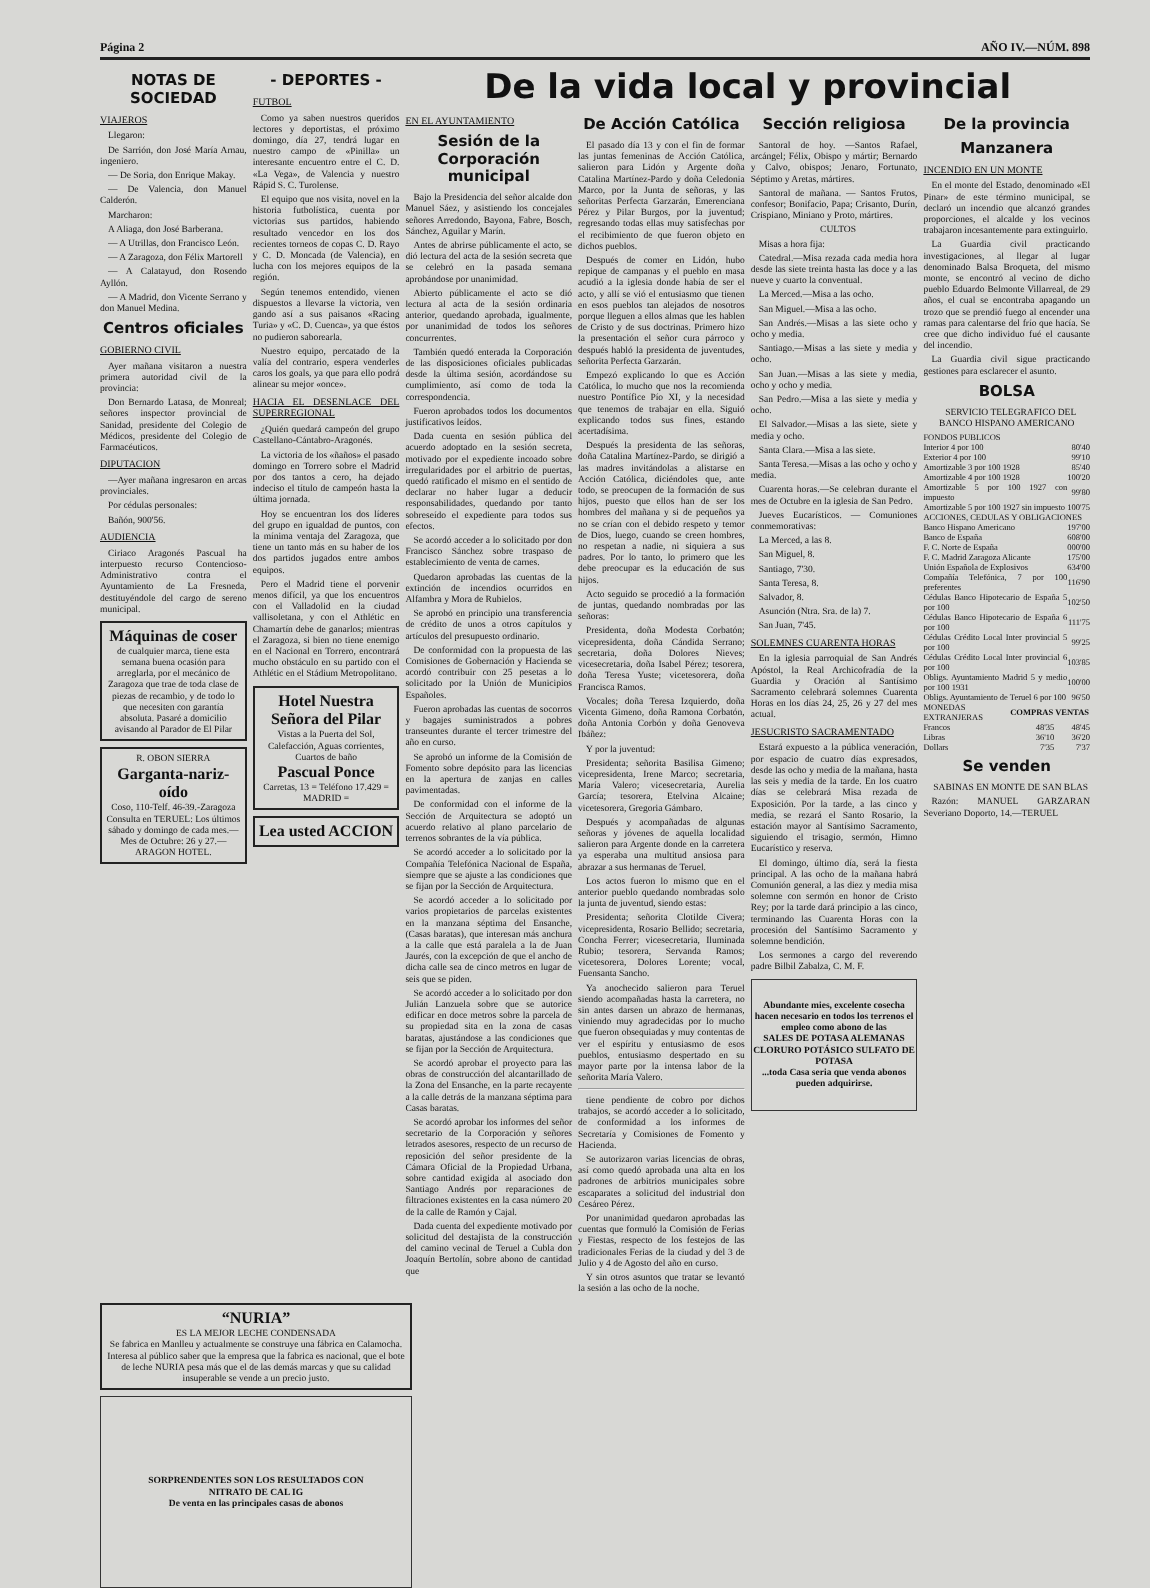Página 2 AÑO IV.—NÚM. 898
NOTAS DE SOCIEDAD
VIAJEROS
Llegaron:
De Sarrión, don José María Arnau, ingeniero.
— De Soria, don Enrique Makay.
— De Valencia, don Manuel Calderón.
Marcharon:
A Aliaga, don José Barberana.
— A Utrillas, don Francisco León.
— A Zaragoza, don Félix Martorell
— A Calatayud, don Rosendo Ayllón.
— A Madrid, don Vicente Serrano y don Manuel Medina.
Centros oficiales
GOBIERNO CIVIL
Ayer mañana visitaron a nuestra primera autoridad civil de la provincia:
Don Bernardo Latasa, de Monreal; señores inspector provincial de Sanidad, presidente del Colegio de Médicos, presidente del Colegio de Farmacéuticos.
DIPUTACION
—Ayer mañana ingresaron en arcas provinciales.
Por cédulas personales:
Bañón, 900'56.
AUDIENCIA
Ciriaco Aragonés Pascual ha interpuesto recurso Contencioso-Administrativo contra el Ayuntamiento de La Fresneda, destituyéndole del cargo de sereno municipal.
Máquinas de coser
de cualquier marca, tiene esta semana buena ocasión para arreglarla, por el mecánico de Zaragoza que trae de toda clase de piezas de recambio, y de todo lo que necesiten con garantía absoluta. Pasaré a domicilio avisando al Parador de El Pilar
R. OBON SIERRA
Garganta-nariz-oído
Coso, 110-Telf. 46-39.-Zaragoza Consulta en TERUEL: Los últimos sábado y domingo de cada mes.—Mes de Octubre: 26 y 27.—ARAGON HOTEL.
- DEPORTES -
FUTBOL
Como ya saben nuestros queridos lectores y deportistas, el próximo domingo, día 27, tendrá lugar en nuestro campo de «Pinilla» un interesante encuentro entre el C. D. «La Vega», de Valencia y nuestro Rápid S. C. Turolense.
El equipo que nos visita, novel en la historia futbolística, cuenta por victorias sus partidos, habiendo resultado vencedor en los dos recientes torneos de copas C. D. Rayo y C. D. Moncada (de Valencia), en lucha con los mejores equipos de la región.
Según tenemos entendido, vienen dispuestos a llevarse la victoria, ven gando así a sus paisanos «Racing Turia» y «C. D. Cuenca», ya que éstos no pudieron saborearla.
Nuestro equipo, percatado de la valía del contrario, espera venderles caros los goals, ya que para ello podrá alinear su mejor «once».
HACIA EL DESENLACE DEL SUPERREGIONAL
¿Quién quedará campeón del grupo Castellano-Cántabro-Aragonés.
La victoria de los «ñaños» el pasado domingo en Torrero sobre el Madrid por dos tantos a cero, ha dejado indeciso el título de campeón hasta la última jornada.
Hoy se encuentran los dos líderes del grupo en igualdad de puntos, con la mínima ventaja del Zaragoza, que tiene un tanto más en su haber de los dos partidos jugados entre ambos equipos.
Pero el Madrid tiene el porvenir menos difícil, ya que los encuentros con el Valladolid en la ciudad vallisoletana, y con el Athlétic en Chamartín debe de ganarlos; mientras el Zaragoza, si bien no tiene enemigo en el Nacional en Torrero, encontrará mucho obstáculo en su partido con el Athlétic en el Stádium Metropolitano.
Hotel Nuestra Señora del Pilar
Vistas a la Puerta del Sol, Calefacción, Aguas corrientes, Cuartos de baño
Pascual Ponce
Carretas, 13 = Teléfono 17.429 = MADRID =
Lea usted ACCION
De la vida local y provincial
EN EL AYUNTAMIENTO
Sesión de la Corporación municipal
Bajo la Presidencia del señor alcalde don Manuel Sáez, y asistiendo los concejales señores Arredondo, Bayona, Fabre, Bosch, Sánchez, Aguilar y Marín.
Antes de abrirse públicamente el acto, se dió lectura del acta de la sesión secreta que se celebró en la pasada semana aprobándose por unanimidad.
Abierto públicamente el acto se dió lectura al acta de la sesión ordinaria anterior, quedando aprobada, igualmente, por unanimidad de todos los señores concurrentes.
También quedó enterada la Corporación de las disposiciones oficiales publicadas desde la última sesión, acordándose su cumplimiento, así como de toda la correspondencia.
Fueron aprobados todos los documentos justificativos leídos.
Dada cuenta en sesión pública del acuerdo adoptado en la sesión secreta, motivado por el expediente incoado sobre irregularidades por el arbitrio de puertas, quedó ratificado el mismo en el sentido de declarar no haber lugar a deducir responsabilidades, quedando por tanto sobreseído el expediente para todos sus efectos.
Se acordó acceder a lo solicitado por don Francisco Sánchez sobre traspaso de establecimiento de venta de carnes.
Quedaron aprobadas las cuentas de la extinción de incendios ocurridos en Alfambra y Mora de Rubielos.
Se aprobó en principio una transferencia de crédito de unos a otros capítulos y artículos del presupuesto ordinario.
De conformidad con la propuesta de las Comisiones de Gobernación y Hacienda se acordó contribuir con 25 pesetas a lo solicitado por la Unión de Municipios Españoles.
Fueron aprobadas las cuentas de socorros y bagajes suministrados a pobres transeuntes durante el tercer trimestre del año en curso.
Se aprobó un informe de la Comisión de Fomento sobre depósito para las licencias en la apertura de zanjas en calles pavimentadas.
De conformidad con el informe de la Sección de Arquitectura se adoptó un acuerdo relativo al plano parcelario de terrenos sobrantes de la vía pública.
Se acordó acceder a lo solicitado por la Compañía Telefónica Nacional de España, siempre que se ajuste a las condiciones que se fijan por la Sección de Arquitectura.
Se acordó acceder a lo solicitado por varios propietarios de parcelas existentes en la manzana séptima del Ensanche, (Casas baratas), que interesan más anchura a la calle que está paralela a la de Juan Jaurés, con la excepción de que el ancho de dicha calle sea de cinco metros en lugar de seis que se piden.
Se acordó acceder a lo solicitado por don Julián Lanzuela sobre que se autorice edificar en doce metros sobre la parcela de su propiedad sita en la zona de casas baratas, ajustándose a las condiciones que se fijan por la Sección de Arquitectura.
Se acordó aprobar el proyecto para las obras de construcción del alcantarillado de la Zona del Ensanche, en la parte recayente a la calle detrás de la manzana séptima para Casas baratas.
Se acordó aprobar los informes del señor secretario de la Corporación y señores letrados asesores, respecto de un recurso de reposición del señor presidente de la Cámara Oficial de la Propiedad Urbana, sobre cantidad exigida al asociado don Santiago Andrés por reparaciones de filtraciones existentes en la casa número 20 de la calle de Ramón y Cajal.
Dada cuenta del expediente motivado por solicitud del destajista de la construcción del camino vecinal de Teruel a Cubla don Joaquín Bertolín, sobre abono de cantidad que
De Acción Católica
El pasado día 13 y con el fin de formar las juntas femeninas de Acción Católica, salieron para Lidón y Argente doña Catalina Martínez-Pardo y doña Celedonia Marco, por la Junta de señoras, y las señoritas Perfecta Garzarán, Emerenciana Pérez y Pilar Burgos, por la juventud; regresando todas ellas muy satisfechas por el recibimiento de que fueron objeto en dichos pueblos.
Después de comer en Lidón, hubo repique de campanas y el pueblo en masa acudió a la iglesia donde había de ser el acto, y allí se vió el entusiasmo que tienen en esos pueblos tan alejados de nosotros porque lleguen a ellos almas que les hablen de Cristo y de sus doctrinas. Primero hizo la presentación el señor cura párroco y después habló la presidenta de juventudes, señorita Perfecta Garzarán.
Empezó explicando lo que es Acción Católica, lo mucho que nos la recomienda nuestro Pontífice Pío XI, y la necesidad que tenemos de trabajar en ella. Siguió explicando todos sus fines, estando acertadísima.
Después la presidenta de las señoras, doña Catalina Martínez-Pardo, se dirigió a las madres invitándolas a alistarse en Acción Católica, diciéndoles que, ante todo, se preocupen de la formación de sus hijos, puesto que ellos han de ser los hombres del mañana y si de pequeños ya no se crían con el debido respeto y temor de Dios, luego, cuando se creen hombres, no respetan a nadie, ni siquiera a sus padres. Por lo tanto, lo primero que les debe preocupar es la educación de sus hijos.
Acto seguido se procedió a la formación de juntas, quedando nombradas por las señoras:
Presidenta, doña Modesta Corbatón; vicepresidenta, doña Cándida Serrano; secretaria, doña Dolores Nieves; vicesecretaria, doña Isabel Pérez; tesorera, doña Teresa Yuste; vicetesorera, doña Francisca Ramos.
Vocales; doña Teresa Izquierdo, doña Vicenta Gimeno, doña Ramona Corbatón, doña Antonia Corbón y doña Genoveva Ibáñez:
Y por la juventud:
Presidenta; señorita Basilisa Gimeno; vicepresidenta, Irene Marco; secretaria, María Valero; vicesecretaria, Aurelia García; tesorera, Etelvina Alcaine; vicetesorera, Gregoria Gámbaro.
Después y acompañadas de algunas señoras y jóvenes de aquella localidad salieron para Argente donde en la carretera ya esperaba una multitud ansiosa para abrazar a sus hermanas de Teruel.
Los actos fueron lo mismo que en el anterior pueblo quedando nombradas solo la junta de juventud, siendo estas:
Presidenta; señorita Clotilde Civera; vicepresidenta, Rosario Bellido; secretaria, Concha Ferrer; vicesecretaria, Iluminada Rubio; tesorera, Servanda Ramos; vicetesorera, Dolores Lorente; vocal, Fuensanta Sancho.
Ya anochecido salieron para Teruel siendo acompañadas hasta la carretera, no sin antes darsen un abrazo de hermanas, viniendo muy agradecidas por lo mucho que fueron obsequiadas y muy contentas de ver el espíritu y entusiasmo de esos pueblos, entusiasmo despertado en su mayor parte por la intensa labor de la señorita María Valero.
tiene pendiente de cobro por dichos trabajos, se acordó acceder a lo solicitado, de conformidad a los informes de Secretaría y Comisiones de Fomento y Hacienda.
Se autorizaron varias licencias de obras, así como quedó aprobada una alta en los padrones de arbitrios municipales sobre escaparates a solicitud del industrial don Cesáreo Pérez.
Por unanimidad quedaron aprobadas las cuentas que formuló la Comisión de Ferias y Fiestas, respecto de los festejos de las tradicionales Ferias de la ciudad y del 3 de Julio y 4 de Agosto del año en curso.
Y sin otros asuntos que tratar se levantó la sesión a las ocho de la noche.
Sección religiosa
Santoral de hoy. —Santos Rafael, arcángel; Félix, Obispo y mártir; Bernardo y Calvo, obispos; Jenaro, Fortunato, Séptimo y Aretas, mártires.
Santoral de mañana. — Santos Frutos, confesor; Bonifacio, Papa; Crisanto, Durín, Crispiano, Miniano y Proto, mártires.
CULTOS
Misas a hora fija:
Catedral.—Misa rezada cada media hora desde las siete treinta hasta las doce y a las nueve y cuarto la conventual.
La Merced.—Misa a las ocho.
San Miguel.—Misa a las ocho.
San Andrés.—Misas a las siete ocho y ocho y media.
Santiago.—Misas a las siete y media y ocho.
San Juan.—Misas a las siete y media, ocho y ocho y media.
San Pedro.—Misa a las siete y media y ocho.
El Salvador.—Misas a las siete, siete y media y ocho.
Santa Clara.—Misa a las siete.
Santa Teresa.—Misas a las ocho y ocho y media.
Cuarenta horas.—Se celebran durante el mes de Octubre en la iglesia de San Pedro.
Jueves Eucarísticos. — Comuniones conmemorativas:
La Merced, a las 8.
San Miguel, 8.
Santiago, 7'30.
Santa Teresa, 8.
Salvador, 8.
Asunción (Ntra. Sra. de la) 7.
San Juan, 7'45.
SOLEMNES CUARENTA HORAS
En la iglesia parroquial de San Andrés Apóstol, la Real Archicofradía de la Guardia y Oración al Santísimo Sacramento celebrará solemnes Cuarenta Horas en los días 24, 25, 26 y 27 del mes actual.
JESUCRISTO SACRAMENTADO
Estará expuesto a la pública veneración, por espacio de cuatro días expresados, desde las ocho y media de la mañana, hasta las seis y media de la tarde. En los cuatro días se celebrará Misa rezada de Exposición. Por la tarde, a las cinco y media, se rezará el Santo Rosario, la estación mayor al Santísimo Sacramento, siguiendo el trisagio, sermón, Himno Eucarístico y reserva.
El domingo, último día, será la fiesta principal. A las ocho de la mañana habrá Comunión general, a las diez y media misa solemne con sermón en honor de Cristo Rey; por la tarde dará principio a las cinco, terminando las Cuarenta Horas con la procesión del Santísimo Sacramento y solemne bendición.
Los sermones a cargo del reverendo padre Bilbil Zabalza, C. M. F.
Abundante mies, excelente cosecha
hacen necesario en todos los terrenos el empleo como abono de las
SALES DE POTASA ALEMANAS
CLORURO POTÁSICO SULFATO DE POTASA
...toda Casa seria que venda abonos pueden adquirirse.
De la provincia
Manzanera
INCENDIO EN UN MONTE
En el monte del Estado, denominado «El Pinar» de este término municipal, se declaró un incendio que alcanzó grandes proporciones, el alcalde y los vecinos trabajaron incesantemente para extinguirlo.
La Guardia civil practicando investigaciones, al llegar al lugar denominado Balsa Broqueta, del mismo monte, se encontró al vecino de dicho pueblo Eduardo Belmonte Villarreal, de 29 años, el cual se encontraba apagando un trozo que se prendió fuego al encender una ramas para calentarse del frío que hacía. Se cree que dicho individuo fué el causante del incendio.
La Guardia civil sigue practicando gestiones para esclarecer el asunto.
BOLSA
SERVICIO TELEGRAFICO DEL BANCO HISPANO AMERICANO
| FONDOS PUBLICOS | |
| Interior 4 por 100 | 80'40 |
| Exterior 4 por 100 | 99'10 |
| Amortizable 3 por 100 1928 | 85'40 |
| Amortizable 4 por 100 1928 | 100'20 |
| Amortizable 5 por 100 1927 con impuesto | 99'80 |
| Amortizable 5 por 100 1927 sin impuesto | 100'75 |
| ACCIONES, CEDULAS Y OBLIGACIONES | |
| Banco Hispano Americano | 197'00 |
| Banco de España | 608'00 |
| F. C. Norte de España | 000'00 |
| F. C. Madrid Zaragoza Alicante | 175'00 |
| Unión Española de Explosivos | 634'00 |
| Compañía Telefónica, 7 por 100 preferentes | 116'90 |
| Cédulas Banco Hipotecario de España 5 por 100 | 102'50 |
| Cédulas Banco Hipotecario de España 6 por 100 | 111'75 |
| Cédulas Crédito Local Inter provincial 5 por 100 | 99'25 |
| Cédulas Crédito Local Inter provincial 6 por 100 | 103'85 |
| Obligs. Ayuntamiento Madrid 5 y medio por 100 1931 | 100'00 |
| Obligs. Ayuntamiento de Teruel 6 por 100 | 96'50 |
| MONEDAS EXTRANJERAS | COMPRAS | VENTAS |
| Francos | 48'35 | 48'45 |
| Libras | 36'10 | 36'20 |
| Dollars | 7'35 | 7'37 |
Se venden
SABINAS EN MONTE DE SAN BLAS
Razón: MANUEL GARZARAN Severiano Doporto, 14.—TERUEL
“NURIA”
ES LA MEJOR LECHE CONDENSADA
Se fabrica en Manlleu y actualmente se construye una fábrica en Calamocha.
Interesa al público saber que la empresa que la fabrica es nacional, que el bote de leche NURIA pesa más que el de las demás marcas y que su calidad insuperable se vende a un precio justo.
SORPRENDENTES SON LOS RESULTADOS CON
NITRATO DE CAL IG
De venta en las principales casas de abonos